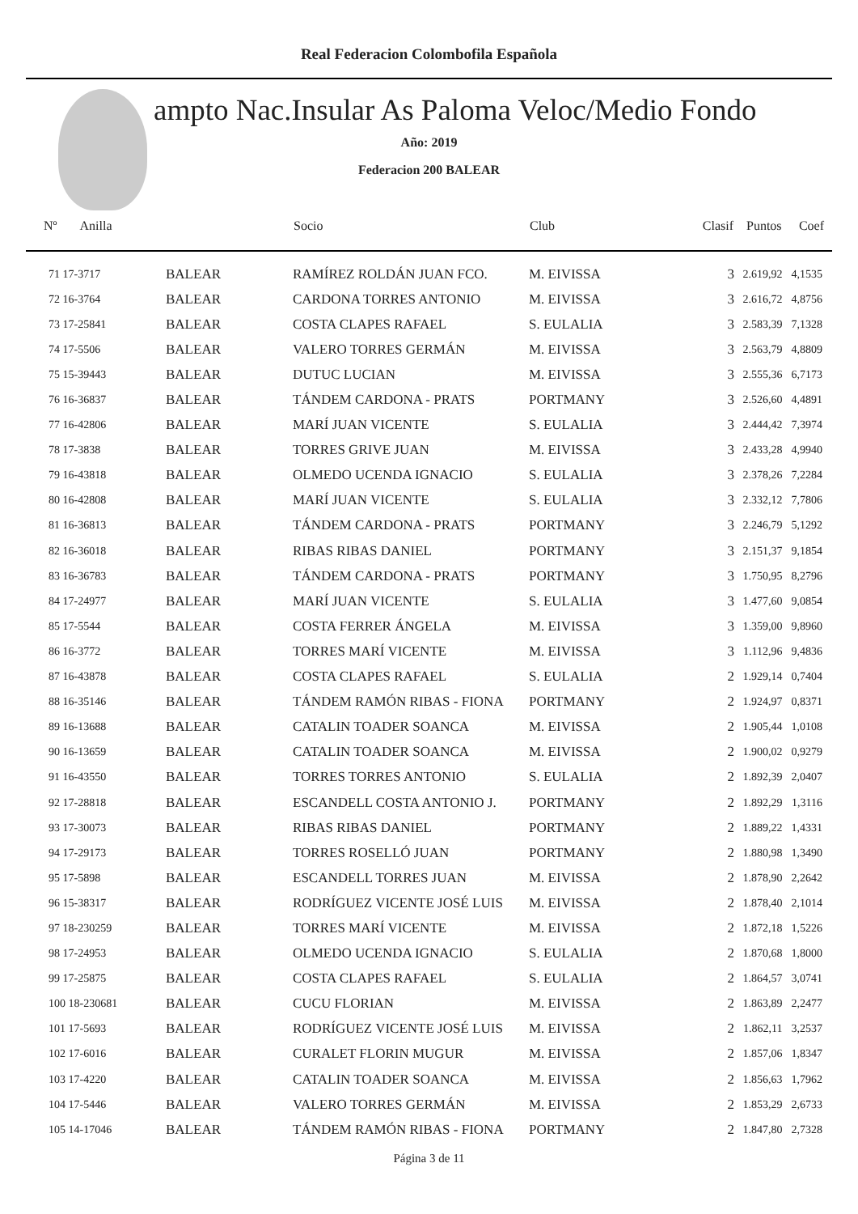Real Federacion Colombofila Española
ampto Nac.Insular As Paloma Veloc/Medio Fondo
Año: 2019
Federacion 200 BALEAR
| Nº Anilla | | Socio | Club | Clasif | Puntos | Coef |
| --- | --- | --- | --- | --- | --- | --- |
| 71 17-3717 | BALEAR | RAMÍREZ ROLDÁN JUAN FCO. | M. EIVISSA | 3 | 2.619,92 | 4,1535 |
| 72 16-3764 | BALEAR | CARDONA TORRES ANTONIO | M. EIVISSA | 3 | 2.616,72 | 4,8756 |
| 73 17-25841 | BALEAR | COSTA CLAPES RAFAEL | S. EULALIA | 3 | 2.583,39 | 7,1328 |
| 74 17-5506 | BALEAR | VALERO TORRES GERMÁN | M. EIVISSA | 3 | 2.563,79 | 4,8809 |
| 75 15-39443 | BALEAR | DUTUC LUCIAN | M. EIVISSA | 3 | 2.555,36 | 6,7173 |
| 76 16-36837 | BALEAR | TÁNDEM CARDONA - PRATS | PORTMANY | 3 | 2.526,60 | 4,4891 |
| 77 16-42806 | BALEAR | MARÍ JUAN VICENTE | S. EULALIA | 3 | 2.444,42 | 7,3974 |
| 78 17-3838 | BALEAR | TORRES GRIVE JUAN | M. EIVISSA | 3 | 2.433,28 | 4,9940 |
| 79 16-43818 | BALEAR | OLMEDO UCENDA IGNACIO | S. EULALIA | 3 | 2.378,26 | 7,2284 |
| 80 16-42808 | BALEAR | MARÍ JUAN VICENTE | S. EULALIA | 3 | 2.332,12 | 7,7806 |
| 81 16-36813 | BALEAR | TÁNDEM CARDONA - PRATS | PORTMANY | 3 | 2.246,79 | 5,1292 |
| 82 16-36018 | BALEAR | RIBAS RIBAS DANIEL | PORTMANY | 3 | 2.151,37 | 9,1854 |
| 83 16-36783 | BALEAR | TÁNDEM CARDONA - PRATS | PORTMANY | 3 | 1.750,95 | 8,2796 |
| 84 17-24977 | BALEAR | MARÍ JUAN VICENTE | S. EULALIA | 3 | 1.477,60 | 9,0854 |
| 85 17-5544 | BALEAR | COSTA FERRER ÁNGELA | M. EIVISSA | 3 | 1.359,00 | 9,8960 |
| 86 16-3772 | BALEAR | TORRES MARÍ VICENTE | M. EIVISSA | 3 | 1.112,96 | 9,4836 |
| 87 16-43878 | BALEAR | COSTA CLAPES RAFAEL | S. EULALIA | 2 | 1.929,14 | 0,7404 |
| 88 16-35146 | BALEAR | TÁNDEM RAMÓN RIBAS - FIONA | PORTMANY | 2 | 1.924,97 | 0,8371 |
| 89 16-13688 | BALEAR | CATALIN TOADER SOANCA | M. EIVISSA | 2 | 1.905,44 | 1,0108 |
| 90 16-13659 | BALEAR | CATALIN TOADER SOANCA | M. EIVISSA | 2 | 1.900,02 | 0,9279 |
| 91 16-43550 | BALEAR | TORRES TORRES ANTONIO | S. EULALIA | 2 | 1.892,39 | 2,0407 |
| 92 17-28818 | BALEAR | ESCANDELL COSTA ANTONIO J. | PORTMANY | 2 | 1.892,29 | 1,3116 |
| 93 17-30073 | BALEAR | RIBAS RIBAS DANIEL | PORTMANY | 2 | 1.889,22 | 1,4331 |
| 94 17-29173 | BALEAR | TORRES ROSELLÓ JUAN | PORTMANY | 2 | 1.880,98 | 1,3490 |
| 95 17-5898 | BALEAR | ESCANDELL TORRES JUAN | M. EIVISSA | 2 | 1.878,90 | 2,2642 |
| 96 15-38317 | BALEAR | RODRÍGUEZ VICENTE JOSÉ LUIS | M. EIVISSA | 2 | 1.878,40 | 2,1014 |
| 97 18-230259 | BALEAR | TORRES MARÍ VICENTE | M. EIVISSA | 2 | 1.872,18 | 1,5226 |
| 98 17-24953 | BALEAR | OLMEDO UCENDA IGNACIO | S. EULALIA | 2 | 1.870,68 | 1,8000 |
| 99 17-25875 | BALEAR | COSTA CLAPES RAFAEL | S. EULALIA | 2 | 1.864,57 | 3,0741 |
| 100 18-230681 | BALEAR | CUCU FLORIAN | M. EIVISSA | 2 | 1.863,89 | 2,2477 |
| 101 17-5693 | BALEAR | RODRÍGUEZ VICENTE JOSÉ LUIS | M. EIVISSA | 2 | 1.862,11 | 3,2537 |
| 102 17-6016 | BALEAR | CURALET FLORIN MUGUR | M. EIVISSA | 2 | 1.857,06 | 1,8347 |
| 103 17-4220 | BALEAR | CATALIN TOADER SOANCA | M. EIVISSA | 2 | 1.856,63 | 1,7962 |
| 104 17-5446 | BALEAR | VALERO TORRES GERMÁN | M. EIVISSA | 2 | 1.853,29 | 2,6733 |
| 105 14-17046 | BALEAR | TÁNDEM RAMÓN RIBAS - FIONA | PORTMANY | 2 | 1.847,80 | 2,7328 |
Página 3 de 11